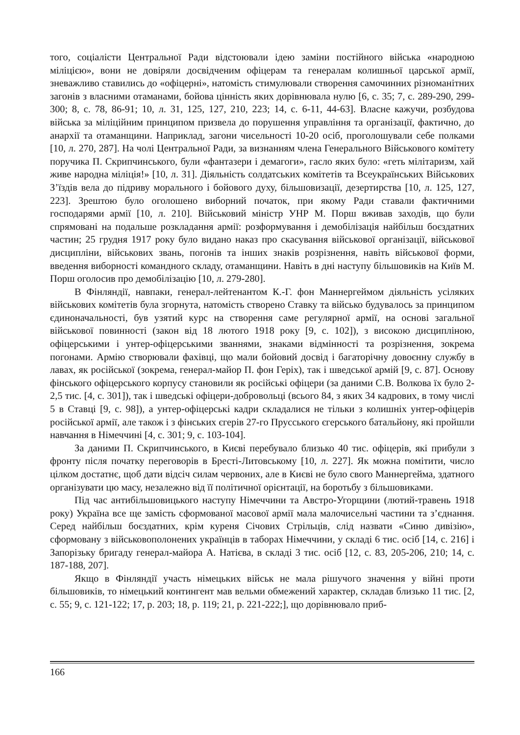того, соціалісти Центральної Ради відстоювали ідею заміни постійного війська «народною міліцією», вони не довіряли досвідченим офіцерам та генералам колишньої царської армії, зневажливо ставились до «офіцерні», натомість стимулювали створення самочинних різноманітних загонів з власними отаманами, бойова цінність яких дорівнювала нулю [6, с. 35; 7, с. 289-290, 299-300; 8, с. 78, 86-91; 10, л. 31, 125, 127, 210, 223; 14, с. 6-11, 44-63]. Власне кажучи, розбудова війська за міліційним принципом призвела до порушення управління та організації, фактично, до анархії та отаманщини. Наприклад, загони чисельності 10-20 осіб, проголошували себе полками [10, л. 270, 287]. На чолі Центральної Ради, за визнанням члена Генерального Військового комітету поручика П. Скрипчинського, були «фантазери і демагоги», гасло яких було: «геть мілітаризм, хай живе народна міліція!» [10, л. 31]. Діяльність солдатських комітетів та Всеукраїнських Військових З’їздів вела до підриву морального і бойового духу, більшовизації, дезертирства [10, л. 125, 127, 223]. Зрештою було оголошено виборний початок, при якому Ради ставали фактичними господарями армії [10, л. 210]. Військовий міністр УНР М. Порш вживав заходів, що були спрямовані на подальше розкладання армії: розформування і демобілізація найбільш боєздатних частин; 25 грудня 1917 року було видано наказ про скасування військової організації, військової дисципліни, військових звань, погонів та інших знаків розрізнення, навіть військової форми, введення виборності командного складу, отаманщини. Навіть в дні наступу більшовиків на Київ М. Порш оголосив про демобілізацію [10, л. 279-280].
В Фінляндії, навпаки, генерал-лейтенантом К.-Г. фон Маннергеймом діяльність усіляких військових комітетів була згорнута, натомість створено Ставку та військо будувалось за принципом єдиноначальності, був узятий курс на створення саме регулярної армії, на основі загальної військової повинності (закон від 18 лютого 1918 року [9, с. 102]), з високою дисципліною, офіцерськими і унтер-офіцерськими званнями, знаками відмінності та розрізнення, зокрема погонами. Армію створювали фахівці, що мали бойовий досвід і багаторічну довоєнну службу в лавах, як російської (зокрема, генерал-майор П. фон Геріх), так і шведської армій [9, с. 87]. Основу фінського офіцерського корпусу становили як російські офіцери (за даними С.В. Волкова їх було 2-2,5 тис. [4, с. 301]), так і шведські офіцери-добровольці (всього 84, з яких 34 кадрових, в тому числі 5 в Ставці [9, с. 98]), а унтер-офіцерські кадри складалися не тільки з колишніх унтер-офіцерів російської армії, але також і з фінських єгерів 27-го Прусського єгерського батальйону, які пройшли навчання в Німеччині [4, с. 301; 9, с. 103-104].
За даними П. Скрипчинського, в Києві перебувало близько 40 тис. офіцерів, які прибули з фронту після початку переговорів в Бресті-Литовському [10, л. 227]. Як можна помітити, число цілком достатнє, щоб дати відсіч силам червоних, але в Києві не було свого Маннергейма, здатного організувати цю масу, незалежно від її політичної орієнтації, на боротьбу з більшовиками.
Під час антибільшовицького наступу Німеччини та Австро-Угорщини (лютий-травень 1918 року) Україна все ще замість сформованої масової армії мала малочисельні частини та з’єднання. Серед найбільш боєздатних, крім куреня Січових Стрільців, слід назвати «Синю дивізію», сформовану з військовополонених українців в таборах Німеччини, у складі 6 тис. осіб [14, с. 216] і Запорізьку бригаду генерал-майора А. Натієва, в складі 3 тис. осіб [12, с. 83, 205-206, 210; 14, с. 187-188, 207].
Якщо в Фінляндії участь німецьких військ не мала рішучого значення у війні проти більшовиків, то німецький контингент мав вельми обмежений характер, складав близько 11 тис. [2, с. 55; 9, с. 121-122; 17, p. 203; 18, p. 119; 21, p. 221-222;], що дорівнювало приб-
166